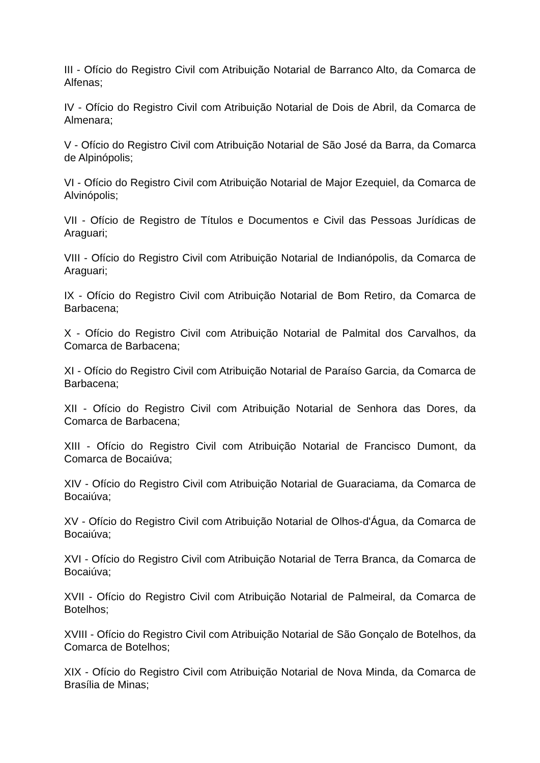III - Ofício do Registro Civil com Atribuição Notarial de Barranco Alto, da Comarca de Alfenas;
IV - Ofício do Registro Civil com Atribuição Notarial de Dois de Abril, da Comarca de Almenara;
V - Ofício do Registro Civil com Atribuição Notarial de São José da Barra, da Comarca de Alpinópolis;
VI - Ofício do Registro Civil com Atribuição Notarial de Major Ezequiel, da Comarca de Alvinópolis;
VII - Ofício de Registro de Títulos e Documentos e Civil das Pessoas Jurídicas de Araguari;
VIII - Ofício do Registro Civil com Atribuição Notarial de Indianópolis, da Comarca de Araguari;
IX - Ofício do Registro Civil com Atribuição Notarial de Bom Retiro, da Comarca de Barbacena;
X - Ofício do Registro Civil com Atribuição Notarial de Palmital dos Carvalhos, da Comarca de Barbacena;
XI - Ofício do Registro Civil com Atribuição Notarial de Paraíso Garcia, da Comarca de Barbacena;
XII - Ofício do Registro Civil com Atribuição Notarial de Senhora das Dores, da Comarca de Barbacena;
XIII - Ofício do Registro Civil com Atribuição Notarial de Francisco Dumont, da Comarca de Bocaiúva;
XIV - Ofício do Registro Civil com Atribuição Notarial de Guaraciama, da Comarca de Bocaiúva;
XV - Ofício do Registro Civil com Atribuição Notarial de Olhos-d'Água, da Comarca de Bocaiúva;
XVI - Ofício do Registro Civil com Atribuição Notarial de Terra Branca, da Comarca de Bocaiúva;
XVII - Ofício do Registro Civil com Atribuição Notarial de Palmeiral, da Comarca de Botelhos;
XVIII - Ofício do Registro Civil com Atribuição Notarial de São Gonçalo de Botelhos, da Comarca de Botelhos;
XIX - Ofício do Registro Civil com Atribuição Notarial de Nova Minda, da Comarca de Brasília de Minas;